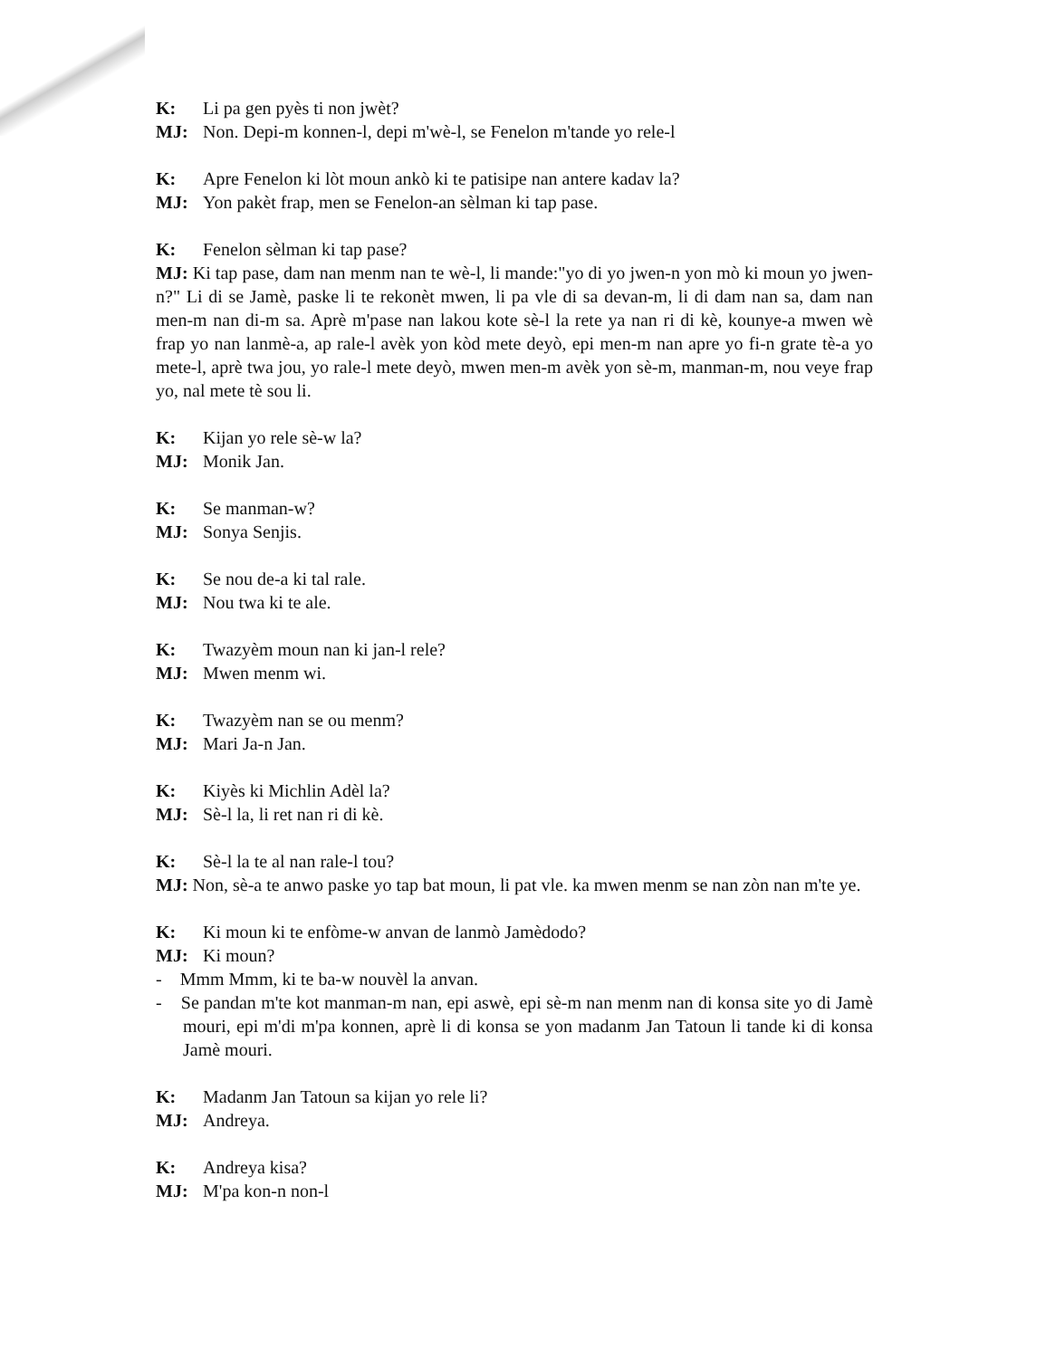K: Li pa gen pyès ti non jwèt?
MJ: Non. Depi-m konnen-l, depi m'wè-l, se Fenelon m'tande yo rele-l
K: Apre Fenelon ki lòt moun ankò ki te patisipe nan antere kadav la?
MJ: Yon pakèt frap, men se Fenelon-an sèlman ki tap pase.
K: Fenelon sèlman ki tap pase?
MJ: Ki tap pase, dam nan menm nan te wè-l, li mande:"yo di yo jwen-n yon mò ki moun yo jwen-n?" Li di se Jamè, paske li te rekonèt mwen, li pa vle di sa devan-m, li di dam nan sa, dam nan men-m nan di-m sa. Aprè m'pase nan lakou kote sè-l la rete ya nan ri di kè, kounye-a mwen wè frap yo nan lanmè-a, ap rale-l avèk yon kòd mete deyò, epi men-m nan apre yo fi-n grate tè-a yo mete-l, aprè twa jou, yo rale-l mete deyò, mwen men-m avèk yon sè-m, manman-m, nou veye frap yo, nal mete tè sou li.
K: Kijan yo rele sè-w la?
MJ: Monik Jan.
K: Se manman-w?
MJ: Sonya Senjis.
K: Se nou de-a ki tal rale.
MJ: Nou twa ki te ale.
K: Twazyèm moun nan ki jan-l rele?
MJ: Mwen menm wi.
K: Twazyèm nan se ou menm?
MJ: Mari Ja-n Jan.
K: Kiyès ki Michlin Adèl la?
MJ: Sè-l la, li ret nan ri di kè.
K: Sè-l la te al nan rale-l tou?
MJ: Non, sè-a te anwo paske yo tap bat moun, li pat vle. ka mwen menm se nan zòn nan m'te ye.
K: Ki moun ki te enfòme-w anvan de lanmò Jamèdodo?
MJ: Ki moun?
- Mmm Mmm, ki te ba-w nouvèl la anvan.
- Se pandan m'te kot manman-m nan, epi aswè, epi sè-m nan menm nan di konsa site yo di Jamè mouri, epi m'di m'pa konnen, aprè li di konsa se yon madanm Jan Tatoun li tande ki di konsa Jamè mouri.
K: Madanm Jan Tatoun sa kijan yo rele li?
MJ: Andreya.
K: Andreya kisa?
MJ: M'pa kon-n non-l